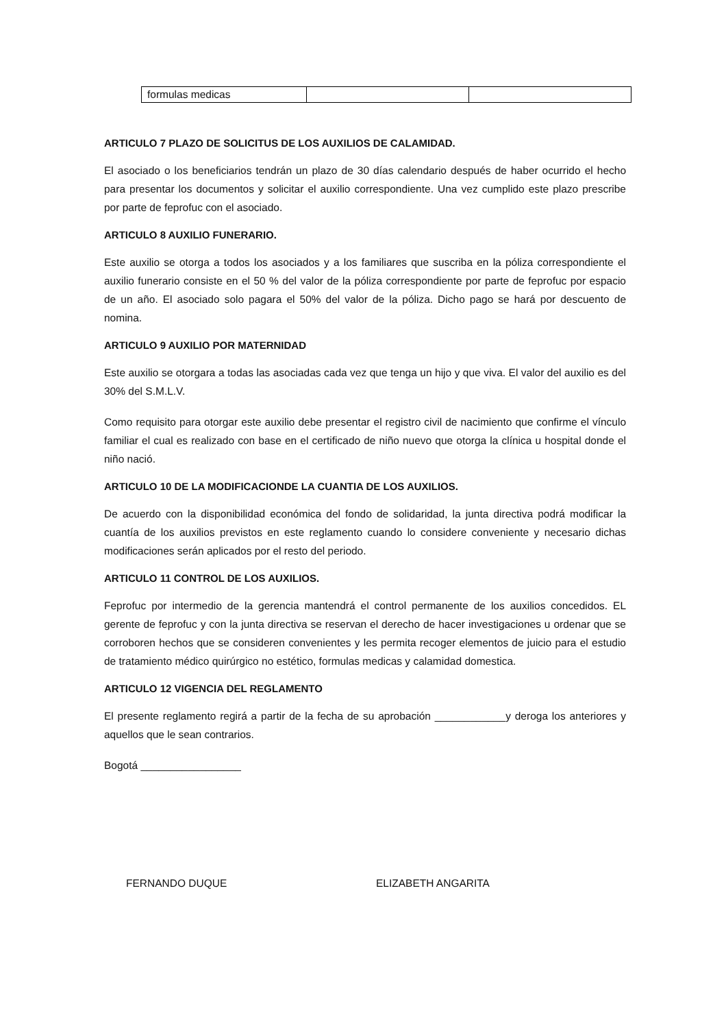| formulas medicas | | |
ARTICULO 7 PLAZO DE SOLICITUS DE LOS AUXILIOS DE CALAMIDAD.
El asociado o los beneficiarios tendrán un plazo de 30 días calendario después de haber ocurrido el hecho para presentar los documentos y solicitar el auxilio correspondiente. Una vez cumplido este plazo prescribe por parte de feprofuc con el asociado.
ARTICULO 8 AUXILIO FUNERARIO.
Este auxilio se otorga a todos los asociados y a los familiares que suscriba en la póliza correspondiente el auxilio funerario consiste en el 50 % del valor de la póliza correspondiente por parte de feprofuc por espacio de un año. El asociado solo pagara el 50% del valor de la póliza. Dicho pago se hará por descuento de nomina.
ARTICULO 9 AUXILIO POR MATERNIDAD
Este auxilio se otorgara a todas las asociadas cada vez que tenga un hijo y que viva. El valor del auxilio es del 30% del S.M.L.V.
Como requisito para otorgar este auxilio debe presentar el registro civil de nacimiento que confirme el vínculo familiar el cual es realizado con base en el certificado de niño nuevo que otorga la clínica u hospital donde el niño nació.
ARTICULO 10 DE LA MODIFICACIONDE LA CUANTIA DE LOS AUXILIOS.
De acuerdo con la disponibilidad económica del fondo de solidaridad, la junta directiva podrá modificar la cuantía de los auxilios previstos en este reglamento cuando lo considere conveniente y necesario dichas modificaciones serán aplicados por el resto del periodo.
ARTICULO 11 CONTROL DE LOS AUXILIOS.
Feprofuc por intermedio de la gerencia mantendrá el control permanente de los auxilios concedidos. EL gerente de feprofuc y con la junta directiva se reservan el derecho de hacer investigaciones u ordenar que se corroboren hechos que se consideren convenientes y les permita recoger elementos de juicio para el estudio de tratamiento médico quirúrgico no estético, formulas medicas y calamidad domestica.
ARTICULO 12 VIGENCIA DEL REGLAMENTO
El presente reglamento regirá a partir de la fecha de su aprobación ____________y deroga los anteriores y aquellos que le sean contrarios.
Bogotá _________________
FERNANDO DUQUE ELIZABETH ANGARITA